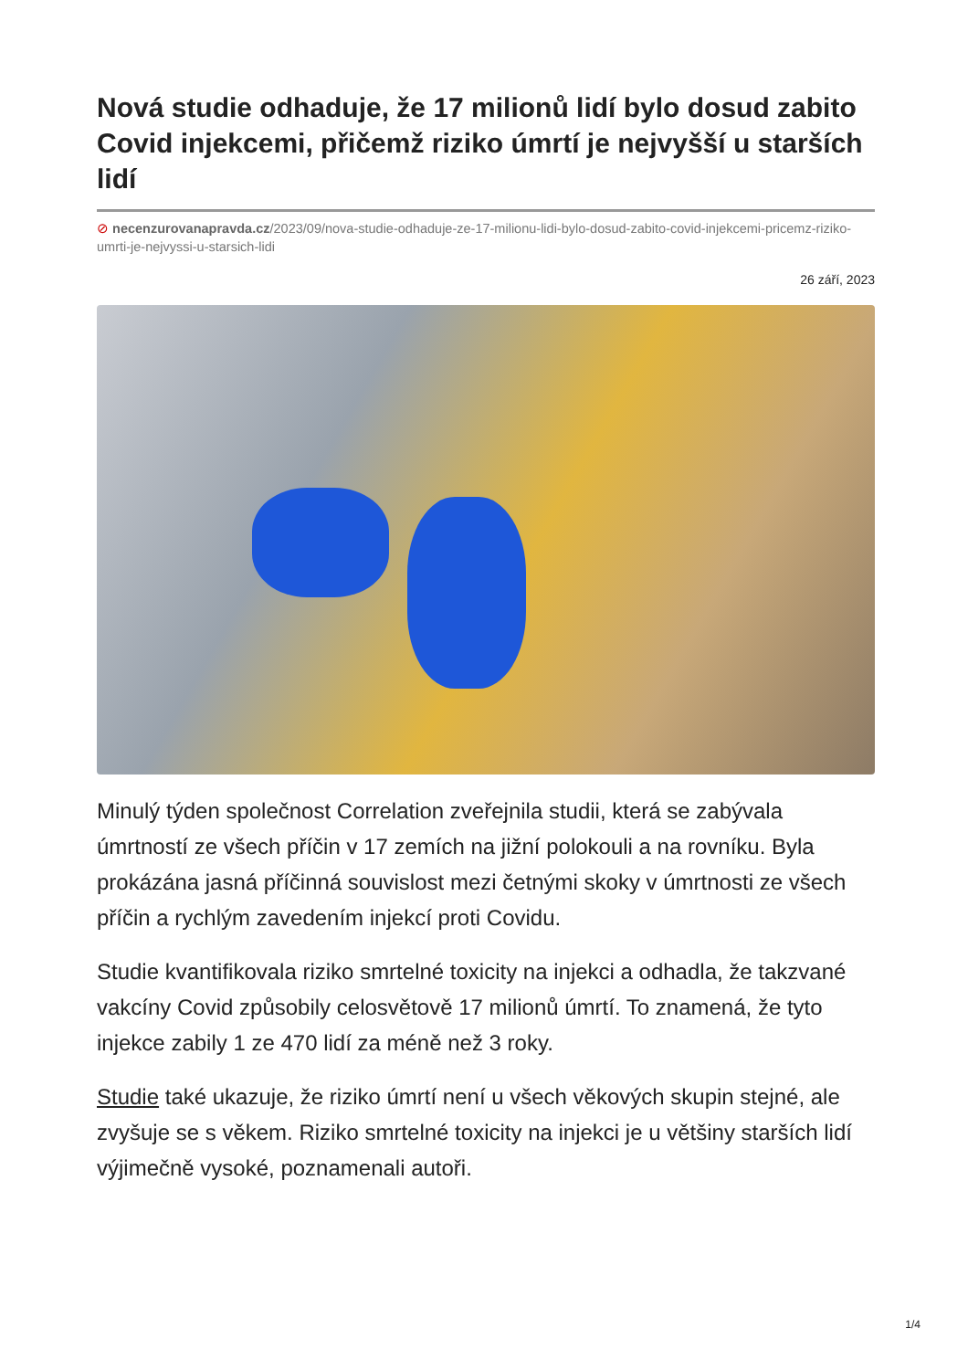Nová studie odhaduje, že 17 milionů lidí bylo dosud zabito Covid injekcemi, přičemž riziko úmrtí je nejvyšší u starších lidí
⊘ necenzurovanapravda.cz/2023/09/nova-studie-odhaduje-ze-17-milionu-lidi-bylo-dosud-zabito-covid-injekcemi-pricemz-riziko-umrti-je-nejvyssi-u-starsich-lidi
26 září, 2023
Minulý týden společnost Correlation zveřejnila studii, která se zabývala úmrtností ze všech příčin v 17 zemích na jižní polokouli a na rovníku. Byla prokázána jasná příčinná souvislost mezi četnými skoky v úmrtnosti ze všech příčin a rychlým zavedením injekcí proti Covidu.
Studie kvantifikovala riziko smrtelné toxicity na injekci a odhadla, že takzvané vakcíny Covid způsobily celosvětově 17 milionů úmrtí. To znamená, že tyto injekce zabily 1 ze 470 lidí za méně než 3 roky.
Studie také ukazuje, že riziko úmrtí není u všech věkových skupin stejné, ale zvyšuje se s věkem. Riziko smrtelné toxicity na injekci je u většiny starších lidí výjimečně vysoké, poznamenali autoři.
1/4